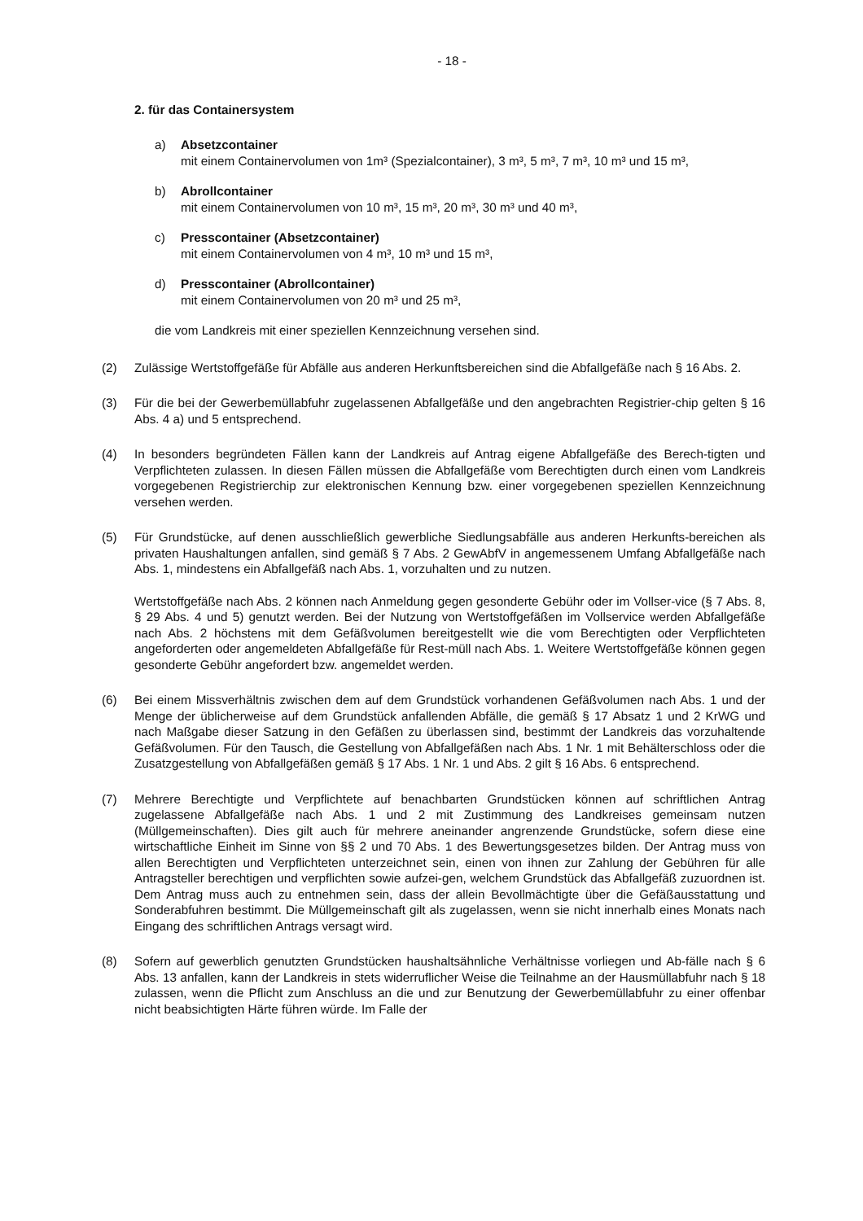- 18 -
2. für das Containersystem
a) Absetzcontainer
mit einem Containervolumen von 1m³ (Spezialcontainer), 3 m³, 5 m³, 7 m³, 10 m³ und 15 m³,
b) Abrollcontainer
mit einem Containervolumen von 10 m³, 15 m³, 20 m³, 30 m³ und 40 m³,
c) Presscontainer (Absetzcontainer)
mit einem Containervolumen von 4 m³, 10 m³ und 15 m³,
d) Presscontainer (Abrollcontainer)
mit einem Containervolumen von 20 m³ und 25 m³,
die vom Landkreis mit einer speziellen Kennzeichnung versehen sind.
(2) Zulässige Wertstoffgefäße für Abfälle aus anderen Herkunftsbereichen sind die Abfallgefäße nach § 16 Abs. 2.
(3) Für die bei der Gewerbemüllabfuhr zugelassenen Abfallgefäße und den angebrachten Registrier-chip gelten § 16 Abs. 4 a) und 5 entsprechend.
(4) In besonders begründeten Fällen kann der Landkreis auf Antrag eigene Abfallgefäße des Berech-tigten und Verpflichteten zulassen. In diesen Fällen müssen die Abfallgefäße vom Berechtigten durch einen vom Landkreis vorgegebenen Registrierchip zur elektronischen Kennung bzw. einer vorgegebenen speziellen Kennzeichnung versehen werden.
(5) Für Grundstücke, auf denen ausschließlich gewerbliche Siedlungsabfälle aus anderen Herkunfts-bereichen als privaten Haushaltungen anfallen, sind gemäß § 7 Abs. 2 GewAbfV in angemessenem Umfang Abfallgefäße nach Abs. 1, mindestens ein Abfallgefäß nach Abs. 1, vorzuhalten und zu nutzen.
Wertstoffgefäße nach Abs. 2 können nach Anmeldung gegen gesonderte Gebühr oder im Vollser-vice (§ 7 Abs. 8, § 29 Abs. 4 und 5) genutzt werden. Bei der Nutzung von Wertstoffgefäßen im Vollservice werden Abfallgefäße nach Abs. 2 höchstens mit dem Gefäßvolumen bereitgestellt wie die vom Berechtigten oder Verpflichteten angeforderten oder angemeldeten Abfallgefäße für Rest-müll nach Abs. 1. Weitere Wertstoffgefäße können gegen gesonderte Gebühr angefordert bzw. angemeldet werden.
(6) Bei einem Missverhältnis zwischen dem auf dem Grundstück vorhandenen Gefäßvolumen nach Abs. 1 und der Menge der üblicherweise auf dem Grundstück anfallenden Abfälle, die gemäß § 17 Absatz 1 und 2 KrWG und nach Maßgabe dieser Satzung in den Gefäßen zu überlassen sind, bestimmt der Landkreis das vorzuhaltende Gefäßvolumen. Für den Tausch, die Gestellung von Abfallgefäßen nach Abs. 1 Nr. 1 mit Behälterschloss oder die Zusatzgestellung von Abfallgefäßen gemäß § 17 Abs. 1 Nr. 1 und Abs. 2 gilt § 16 Abs. 6 entsprechend.
(7) Mehrere Berechtigte und Verpflichtete auf benachbarten Grundstücken können auf schriftlichen Antrag zugelassene Abfallgefäße nach Abs. 1 und 2 mit Zustimmung des Landkreises gemeinsam nutzen (Müllgemeinschaften). Dies gilt auch für mehrere aneinander angrenzende Grundstücke, sofern diese eine wirtschaftliche Einheit im Sinne von §§ 2 und 70 Abs. 1 des Bewertungsgesetzes bilden. Der Antrag muss von allen Berechtigten und Verpflichteten unterzeichnet sein, einen von ihnen zur Zahlung der Gebühren für alle Antragsteller berechtigen und verpflichten sowie aufzei-gen, welchem Grundstück das Abfallgefäß zuzuordnen ist. Dem Antrag muss auch zu entnehmen sein, dass der allein Bevollmächtigte über die Gefäßausstattung und Sonderabfuhren bestimmt. Die Müllgemeinschaft gilt als zugelassen, wenn sie nicht innerhalb eines Monats nach Eingang des schriftlichen Antrags versagt wird.
(8) Sofern auf gewerblich genutzten Grundstücken haushaltsähnliche Verhältnisse vorliegen und Ab-fälle nach § 6 Abs. 13 anfallen, kann der Landkreis in stets widerruflicher Weise die Teilnahme an der Hausmüllabfuhr nach § 18 zulassen, wenn die Pflicht zum Anschluss an die und zur Benutzung der Gewerbemüllabfuhr zu einer offenbar nicht beabsichtigten Härte führen würde. Im Falle der